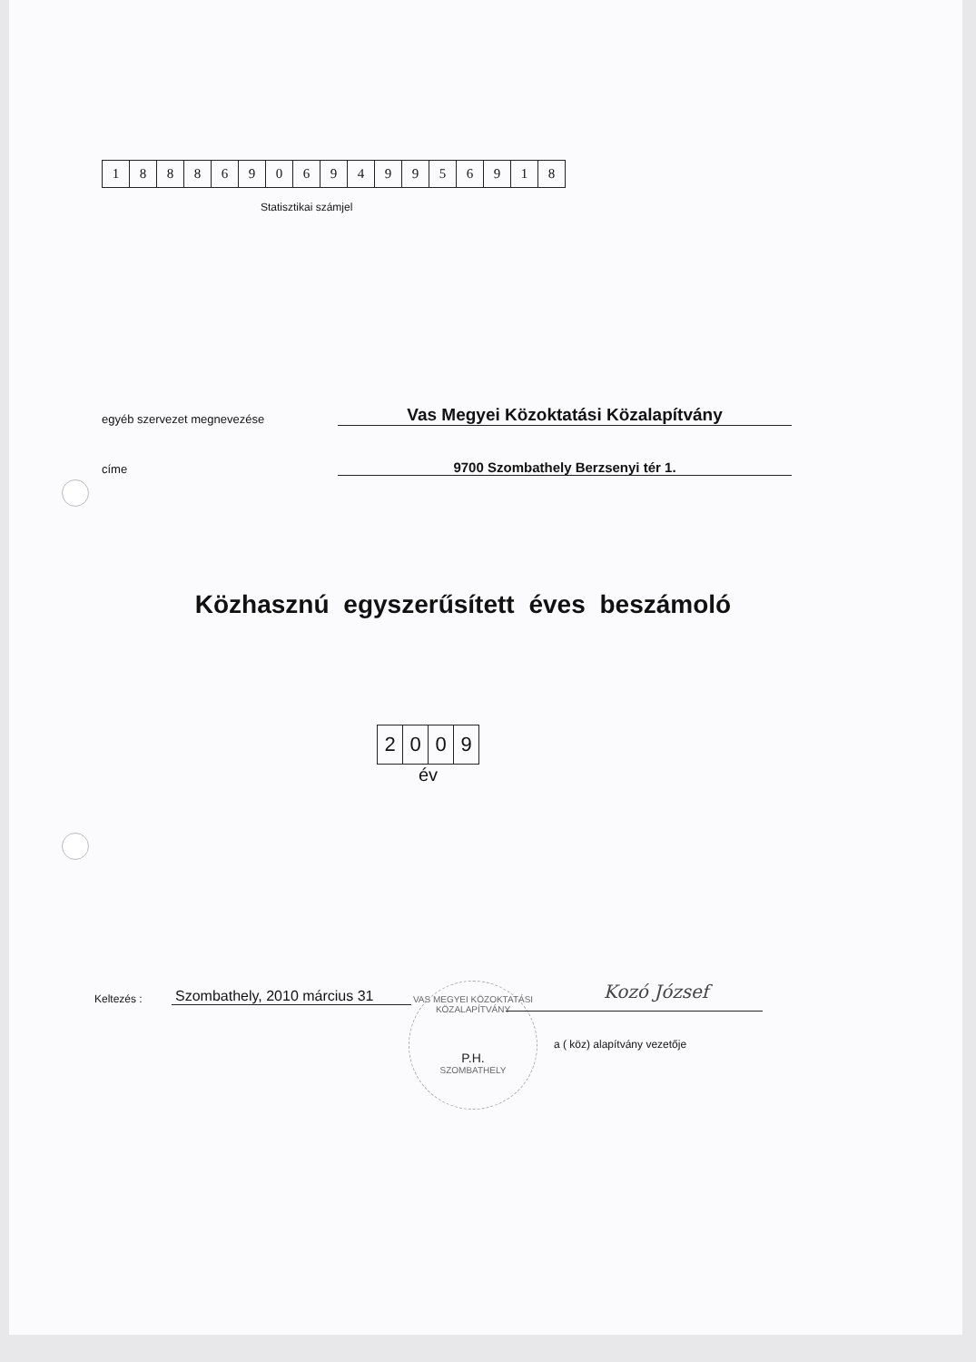| 1 | 8 | 8 | 8 | 6 | 9 | 0 | 6 | 9 | 4 | 9 | 9 | 5 | 6 | 9 | 1 | 8 |
Statisztikai számjel
egyéb szervezet megnevezése
Vas Megyei Közoktatási Közalapítvány
címe
9700 Szombathely Berzsenyi tér 1.
Közhasznú egyszerűsített éves beszámoló
| 2 | 0 | 0 | 9 |
év
Keltezés :
Szombathely, 2010 március 31
VAS MEGYEI KÖZOKTATÁSI KÖZALAPÍTVÁNY
P.H.
SZOMBATHELY
Kozó József
a ( köz) alapítvány vezetője